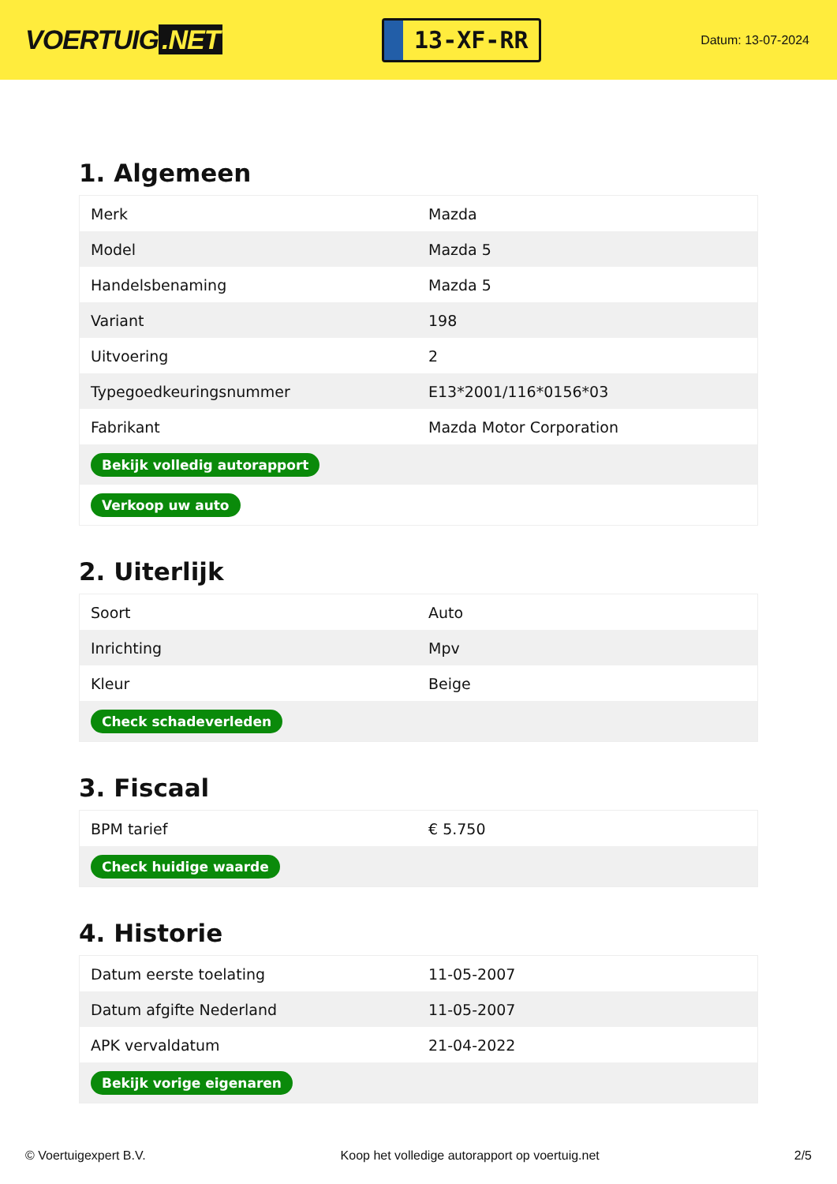VOERTUIG.NET
13-XF-RR
Datum: 13-07-2024
1. Algemeen
| Merk | Mazda |
| Model | Mazda 5 |
| Handelsbenaming | Mazda 5 |
| Variant | 198 |
| Uitvoering | 2 |
| Typegoedkeuringsnummer | E13*2001/116*0156*03 |
| Fabrikant | Mazda Motor Corporation |
| Bekijk volledig autorapport | |
| Verkoop uw auto | |
2. Uiterlijk
| Soort | Auto |
| Inrichting | Mpv |
| Kleur | Beige |
| Check schadeverleden | |
3. Fiscaal
| BPM tarief | € 5.750 |
| Check huidige waarde | |
4. Historie
| Datum eerste toelating | 11-05-2007 |
| Datum afgifte Nederland | 11-05-2007 |
| APK vervaldatum | 21-04-2022 |
| Bekijk vorige eigenaren | |
© Voertuigexpert B.V. Koop het volledige autorapport op voertuig.net 2/5